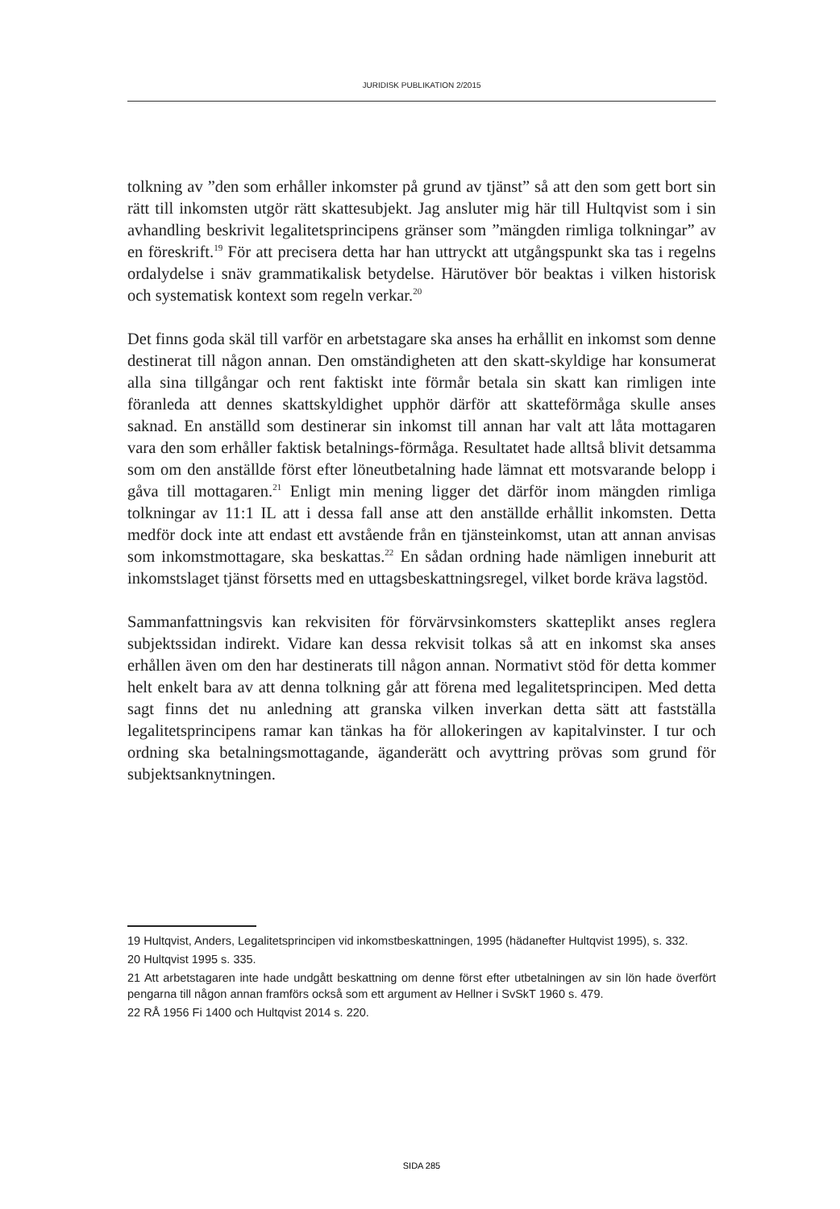JURIDISK PUBLIKATION 2/2015
tolkning av ”den som erhåller inkomster på grund av tjänst” så att den som gett bort sin rätt till inkomsten utgör rätt skattesubjekt. Jag ansluter mig här till Hultqvist som i sin avhandling beskrivit legalitetsprincipens gränser som ”mängden rimliga tolkningar” av en föreskrift.<sup>19</sup> För att precisera detta har han uttryckt att utgångspunkt ska tas i regelns ordalydelse i snäv grammatikalisk betydelse. Härutöver bör beaktas i vilken historisk och systematisk kontext som regeln verkar.<sup>20</sup>
Det finns goda skäl till varför en arbetstagare ska anses ha erhållit en inkomst som denne destinerat till någon annan. Den omständigheten att den skatt-skyldige har konsumerat alla sina tillgångar och rent faktiskt inte förmår betala sin skatt kan rimligen inte föranleda att dennes skattskyldighet upphör därför att skatteförmåga skulle anses saknad. En anställd som destinerar sin inkomst till annan har valt att låta mottagaren vara den som erhåller faktisk betalnings-förmåga. Resultatet hade alltså blivit detsamma som om den anställde först efter löneutbetalning hade lämnat ett motsvarande belopp i gåva till mottagaren.<sup>21</sup> Enligt min mening ligger det därför inom mängden rimliga tolkningar av 11:1 IL att i dessa fall anse att den anställde erhållit inkomsten. Detta medför dock inte att endast ett avstående från en tjänsteinkomst, utan att annan anvisas som inkomstmottagare, ska beskattas.<sup>22</sup> En sådan ordning hade nämligen inneburit att inkomstslaget tjänst försetts med en uttagsbeskattningsregel, vilket borde kräva lagstöd.
Sammanfattningsvis kan rekvisiten för förvärvsinkomsters skatteplikt anses reglera subjektssidan indirekt. Vidare kan dessa rekvisit tolkas så att en inkomst ska anses erhållen även om den har destinerats till någon annan. Normativt stöd för detta kommer helt enkelt bara av att denna tolkning går att förena med legalitetsprincipen. Med detta sagt finns det nu anledning att granska vilken inverkan detta sätt att fastställa legalitetsprincipens ramar kan tänkas ha för allokeringen av kapitalvinster. I tur och ordning ska betalningsmottagande, äganderätt och avyttring prövas som grund för subjektsanknytningen.
19 Hultqvist, Anders, Legalitetsprincipen vid inkomstbeskattningen, 1995 (hädanefter Hultqvist 1995), s. 332.
20 Hultqvist 1995 s. 335.
21 Att arbetstagaren inte hade undgått beskattning om denne först efter utbetalningen av sin lön hade överfört pengarna till någon annan framförs också som ett argument av Hellner i SvSkT 1960 s. 479.
22 RÅ 1956 Fi 1400 och Hultqvist 2014 s. 220.
SIDA 285